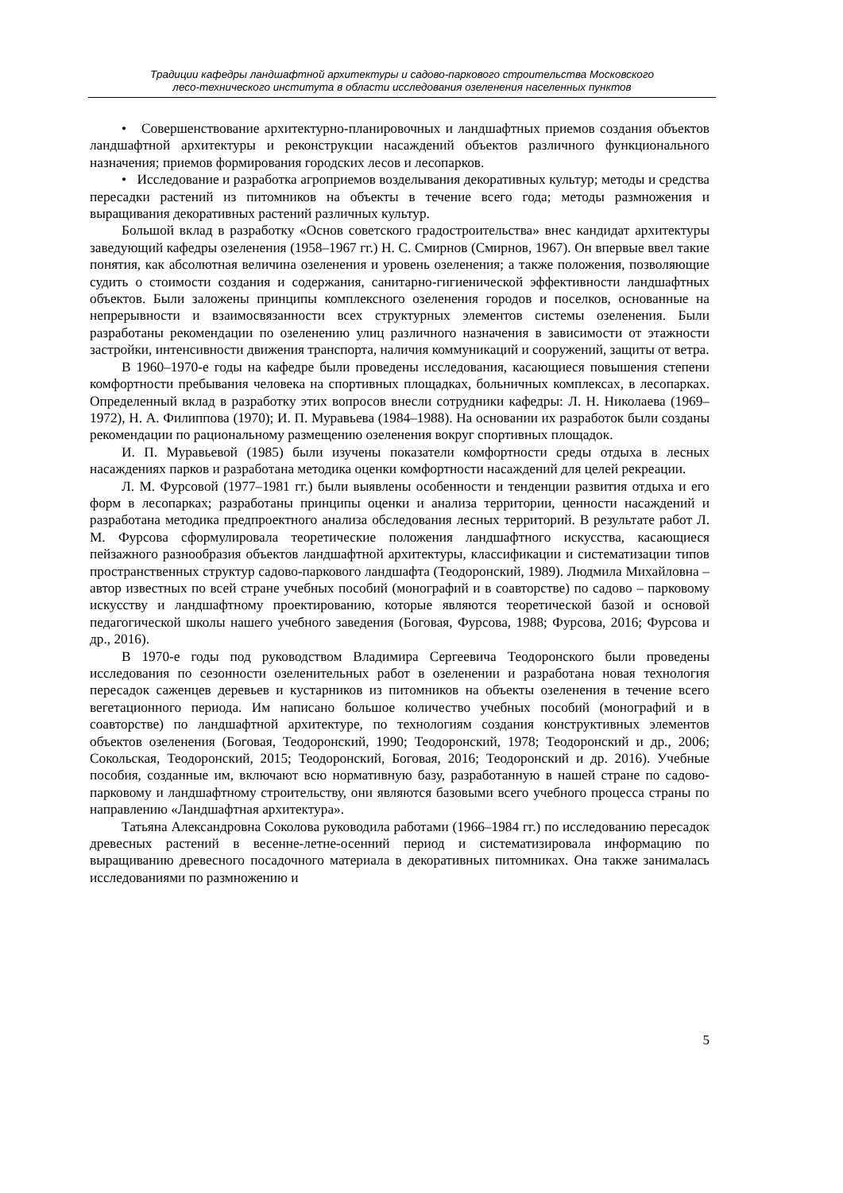Традиции кафедры ландшафтной архитектуры и садово-паркового строительства Московского
лесо-технического института в области исследования озеленения населенных пунктов
• Совершенствование архитектурно-планировочных и ландшафтных приемов создания объектов ландшафтной архитектуры и реконструкции насаждений объектов различного функционального назначения; приемов формирования городских лесов и лесопарков.
• Исследование и разработка агроприемов возделывания декоративных культур; методы и средства пересадки растений из питомников на объекты в течение всего года; методы размножения и выращивания декоративных растений различных культур.
Большой вклад в разработку «Основ советского градостроительства» внес кандидат архитектуры заведующий кафедры озеленения (1958–1967 гг.) Н. С. Смирнов (Смирнов, 1967). Он впервые ввел такие понятия, как абсолютная величина озеленения и уровень озеленения; а также положения, позволяющие судить о стоимости создания и содержания, санитарно-гигиенической эффективности ландшафтных объектов. Были заложены принципы комплексного озеленения городов и поселков, основанные на непрерывности и взаимосвязанности всех структурных элементов системы озеленения. Были разработаны рекомендации по озеленению улиц различного назначения в зависимости от этажности застройки, интенсивности движения транспорта, наличия коммуникаций и сооружений, защиты от ветра.
В 1960–1970-е годы на кафедре были проведены исследования, касающиеся повышения степени комфортности пребывания человека на спортивных площадках, больничных комплексах, в лесопарках. Определенный вклад в разработку этих вопросов внесли сотрудники кафедры: Л. Н. Николаева (1969–1972), Н. А. Филиппова (1970); И. П. Муравьева (1984–1988). На основании их разработок были созданы рекомендации по рациональному размещению озеленения вокруг спортивных площадок.
И. П. Муравьевой (1985) были изучены показатели комфортности среды отдыха в лесных насаждениях парков и разработана методика оценки комфортности насаждений для целей рекреации.
Л. М. Фурсовой (1977–1981 гг.) были выявлены особенности и тенденции развития отдыха и его форм в лесопарках; разработаны принципы оценки и анализа территории, ценности насаждений и разработана методика предпроектного анализа обследования лесных территорий. В результате работ Л. М. Фурсова сформулировала теоретические положения ландшафтного искусства, касающиеся пейзажного разнообразия объектов ландшафтной архитектуры, классификации и систематизации типов пространственных структур садово-паркового ландшафта (Теодоронский, 1989). Людмила Михайловна – автор известных по всей стране учебных пособий (монографий и в соавторстве) по садово – парковому искусству и ландшафтному проектированию, которые являются теоретической базой и основой педагогической школы нашего учебного заведения (Боговая, Фурсова, 1988; Фурсова, 2016; Фурсова и др., 2016).
В 1970-е годы под руководством Владимира Сергеевича Теодоронского были проведены исследования по сезонности озеленительных работ в озеленении и разработана новая технология пересадок саженцев деревьев и кустарников из питомников на объекты озеленения в течение всего вегетационного периода. Им написано большое количество учебных пособий (монографий и в соавторстве) по ландшафтной архитектуре, по технологиям создания конструктивных элементов объектов озеленения (Боговая, Теодоронский, 1990; Теодоронский, 1978; Теодоронский и др., 2006; Сокольская, Теодоронский, 2015; Теодоронский, Боговая, 2016; Теодоронский и др. 2016). Учебные пособия, созданные им, включают всю нормативную базу, разработанную в нашей стране по садово-парковому и ландшафтному строительству, они являются базовыми всего учебного процесса страны по направлению «Ландшафтная архитектура».
Татьяна Александровна Соколова руководила работами (1966–1984 гг.) по исследованию пересадок древесных растений в весенне-летне-осенний период и систематизировала информацию по выращиванию древесного посадочного материала в декоративных питомниках. Она также занималась исследованиями по размножению и
5